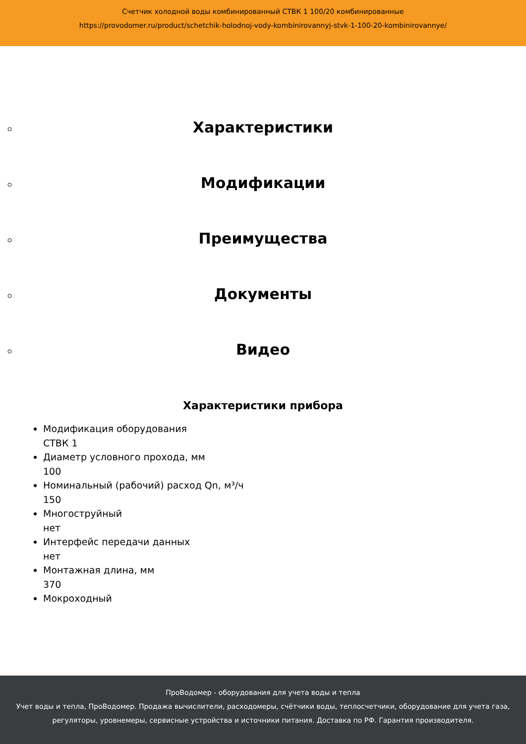Счетчик холодной воды комбинированный СТВК 1 100/20 комбинированные
https://provodomer.ru/product/schetchik-holodnoj-vody-kombinirovannyj-stvk-1-100-20-kombinirovannye/
Характеристики
Модификации
Преимущества
Документы
Видео
Характеристики прибора
Модификация оборудования
СТВК 1
Диаметр условного прохода, мм
100
Номинальный (рабочий) расход Qn, м³/ч
150
Многоструйный
нет
Интерфейс передачи данных
нет
Монтажная длина, мм
370
Мокроходный
ПроВодомер - оборудования для учета воды и тепла
Учет воды и тепла, ПроВодомер. Продажа вычислители, расходомеры, счётчики воды, теплосчетчики, оборудование для учета газа, регуляторы, уровнемеры, сервисные устройства и источники питания. Доставка по РФ. Гарантия производителя.